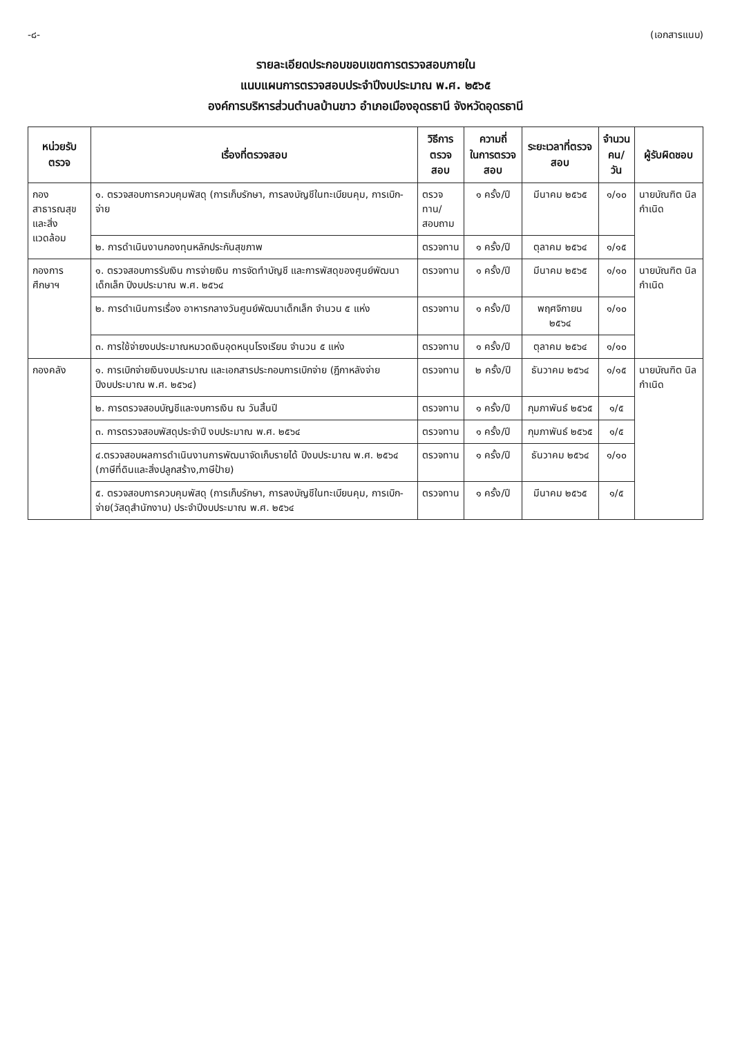-๘- (เอกสารแนบ)
รายละเอียดประกอบขอบเขตการตรวจสอบภายใน
แนบแผนการตรวจสอบประจำปีงบประมาณ พ.ศ. ๒๕๖๕
องค์การบริหารส่วนตำบลบ้านขาว อำเภอเมืองอุดรธานี จังหวัดอุดรธานี
| หน่วยรับตรวจ | เรื่องที่ตรวจสอบ | วิธีการ ตรวจสอบ | ความถี่ ในการตรวจสอบ | ระยะเวลาที่ตรวจสอบ | จำนวน คน/วัน | ผู้รับผิดชอบ |
| --- | --- | --- | --- | --- | --- | --- |
| กองสาธารณสุข และสิ่งแวดล้อม | ๑. ตรวจสอบการควบคุมพัสดุ (การเก็บรักษา, การลงบัญชีในทะเบียนคุม, การเบิก-จ่าย | ตรวจทาน/ สอบถาม | ๑ ครั้ง/ปี | มีนาคม ๒๕๖๕ | ๑/๑๐ | นายบัณฑิต นิลกำเนิด |
| | ๒. การดำเนินงานกองทุนหลักประกันสุขภาพ | ตรวจทาน | ๑ ครั้ง/ปี | ตุลาคม ๒๕๖๔ | ๑/๑๕ | |
| กองการศึกษาฯ | ๑. ตรวจสอบการรับเงิน การจ่ายเงิน การจัดทำบัญชี และการพัสดุของศูนย์พัฒนาเด็กเล็ก ปีงบประมาณ พ.ศ. ๒๕๖๔ | ตรวจทาน | ๑ ครั้ง/ปี | มีนาคม ๒๕๖๕ | ๑/๑๐ | นายบัณฑิต นิลกำเนิด |
| | ๒. การดำเนินการเรื่อง อาหารกลางวันศูนย์พัฒนาเด็กเล็ก จำนวน ๕ แห่ง | ตรวจทาน | ๑ ครั้ง/ปี | พฤศจิกายน ๒๕๖๔ | ๑/๑๐ | |
| | ๓. การใช้จ่ายงบประมาณหมวดเงินอุดหนุนโรงเรียน จำนวน ๕ แห่ง | ตรวจทาน | ๑ ครั้ง/ปี | ตุลาคม ๒๕๖๔ | ๑/๑๐ | |
| กองคลัง | ๑. การเบิกจ่ายเงินงบประมาณ และเอกสารประกอบการเบิกจ่าย (ฎีกาหลังจ่าย ปีงบประมาณ พ.ศ. ๒๕๖๔) | ตรวจทาน | ๒ ครั้ง/ปี | ธันวาคม ๒๕๖๔ | ๑/๑๕ | นายบัณฑิต นิลกำเนิด |
| | ๒. การตรวจสอบบัญชีและงบการเงิน ณ วันสิ้นปี | ตรวจทาน | ๑ ครั้ง/ปี | กุมภาพันธ์ ๒๕๖๕ | ๑/๕ | |
| | ๓. การตรวจสอบพัสดุประจำปี งบประมาณ พ.ศ. ๒๕๖๔ | ตรวจทาน | ๑ ครั้ง/ปี | กุมภาพันธ์ ๒๕๖๕ | ๑/๕ | |
| | ๔.ตรวจสอบผลการดำเนินงานการพัฒนาจัดเก็บรายได้ ปีงบประมาณ พ.ศ. ๒๕๖๔ (ภาษีที่ดินและสิ่งปลูกสร้าง,ภาษีป้าย) | ตรวจทาน | ๑ ครั้ง/ปี | ธันวาคม ๒๕๖๔ | ๑/๑๐ | |
| | ๕. ตรวจสอบการควบคุมพัสดุ (การเก็บรักษา, การลงบัญชีในทะเบียนคุม, การเบิก-จ่าย(วัสดุสำนักงาน) ประจำปีงบประมาณ พ.ศ. ๒๕๖๔ | ตรวจทาน | ๑ ครั้ง/ปี | มีนาคม ๒๕๖๕ | ๑/๕ | |